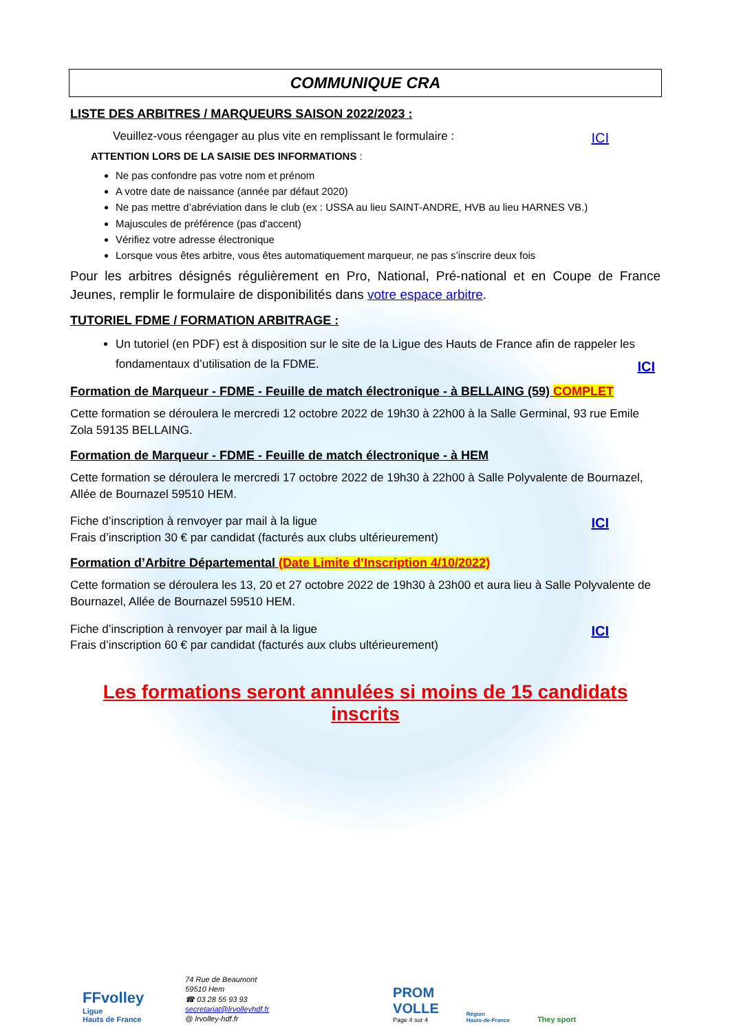COMMUNIQUE CRA
LISTE DES ARBITRES / MARQUEURS SAISON 2022/2023 :
Veuillez-vous réengager au plus vite en remplissant le formulaire : ICI
ATTENTION LORS DE LA SAISIE DES INFORMATIONS :
Ne pas confondre pas votre nom et prénom
A votre date de naissance (année par défaut 2020)
Ne pas mettre d’abréviation dans le club (ex : USSA au lieu SAINT-ANDRE, HVB au lieu HARNES VB.)
Majuscules de préférence (pas d'accent)
Vérifiez votre adresse électronique
Lorsque vous êtes arbitre, vous êtes automatiquement marqueur, ne pas s’inscrire deux fois
Pour les arbitres désignés régulièrement en Pro, National, Pré-national et en Coupe de France Jeunes, remplir le formulaire de disponibilités dans votre espace arbitre.
TUTORIEL FDME / FORMATION ARBITRAGE :
Un tutoriel (en PDF) est à disposition sur le site de la Ligue des Hauts de France afin de rappeler les fondamentaux d’utilisation de la FDME. ICI
Formation de Marqueur - FDME - Feuille de match électronique - à BELLAING (59) COMPLET
Cette formation se déroulera le mercredi 12 octobre 2022 de 19h30 à 22h00 à la Salle Germinal, 93 rue Emile Zola 59135 BELLAING.
Formation de Marqueur - FDME - Feuille de match électronique - à HEM
Cette formation se déroulera le mercredi 17 octobre 2022 de 19h30 à 22h00 à Salle Polyvalente de Bournazel, Allée de Bournazel 59510 HEM.
Fiche d’inscription à renvoyer par mail à la ligue ICI
Frais d’inscription 30 € par candidat (facturés aux clubs ultérieurement)
Formation d’Arbitre Départemental (Date Limite d’Inscription 4/10/2022)
Cette formation se déroulera les 13, 20 et 27 octobre 2022 de 19h30 à 23h00 et aura lieu à Salle Polyvalente de Bournazel, Allée de Bournazel 59510 HEM.
Fiche d’inscription à renvoyer par mail à la ligue ICI
Frais d’inscription 60 € par candidat (facturés aux clubs ultérieurement)
Les formations seront annulées si moins de 15 candidats inscrits
FFvolley
Ligue
Hauts de France
74 Rue de Beaumont
59510 Hem
☎ 03 28 55 93 93
secretariat@lrvolleyhdf.fr
@ lrvolley-hdf.fr
PROM
VOLLE
Page 4 sur 4
Région
Hauts-de-France
They sport